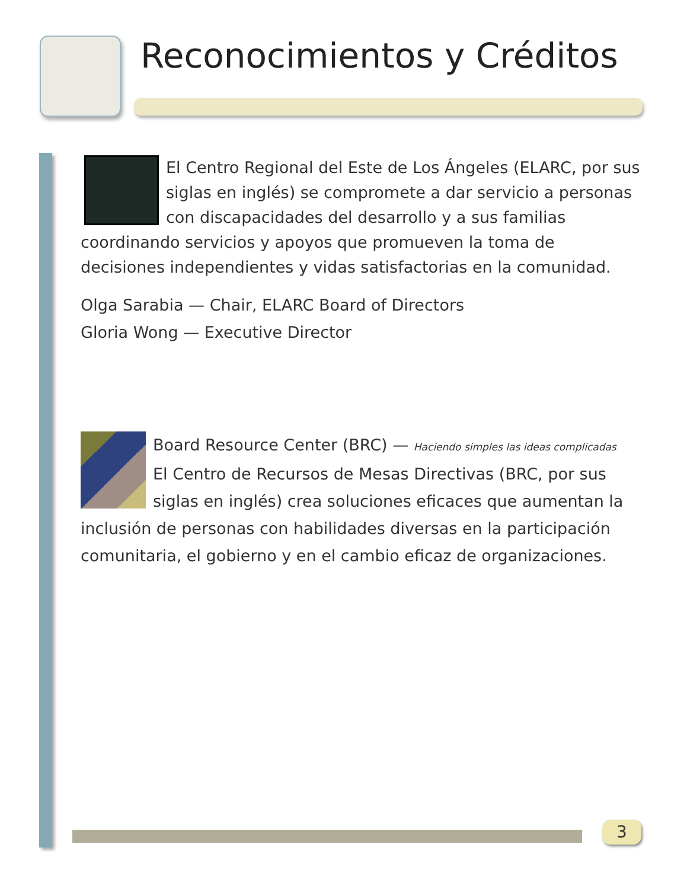Reconocimientos y Créditos
El Centro Regional del Este de Los Ángeles (ELARC, por sus siglas en inglés) se compromete a dar servicio a personas con discapacidades del desarrollo y a sus familias coordinando servicios y apoyos que promueven la toma de decisiones independientes y vidas satisfactorias en la comunidad.
Olga Sarabia — Chair, ELARC Board of Directors
Gloria Wong — Executive Director
Board Resource Center (BRC) — Haciendo simples las ideas complicadas
El Centro de Recursos de Mesas Directivas (BRC, por sus siglas en inglés) crea soluciones eficaces que aumentan la inclusión de personas con habilidades diversas en la participación comunitaria, el gobierno y en el cambio eficaz de organizaciones.
3